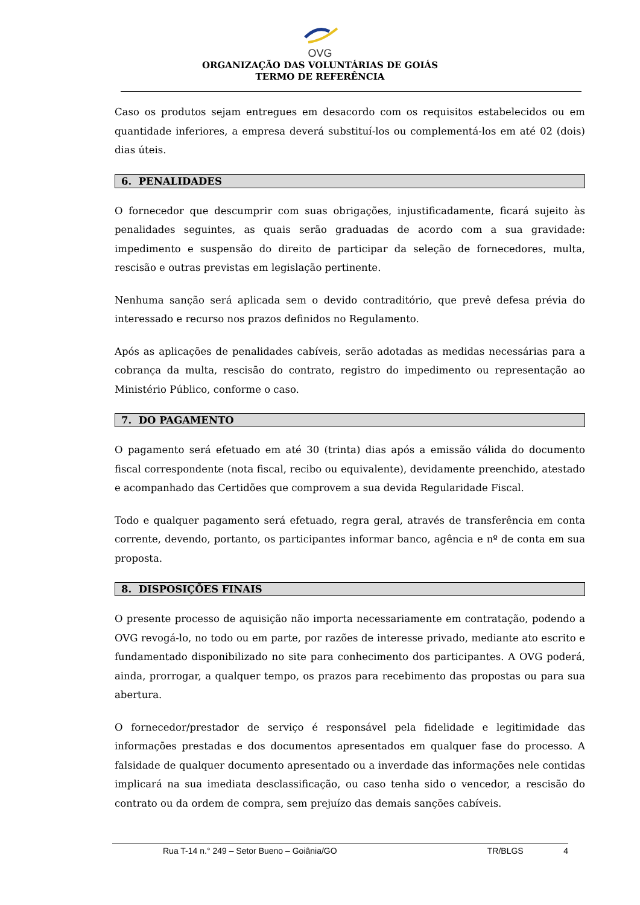OVG
ORGANIZAÇÃO DAS VOLUNTÁRIAS DE GOIÁS
TERMO DE REFERÊNCIA
Caso os produtos sejam entregues em desacordo com os requisitos estabelecidos ou em quantidade inferiores, a empresa deverá substituí-los ou complementá-los em até 02 (dois) dias úteis.
6. PENALIDADES
O fornecedor que descumprir com suas obrigações, injustificadamente, ficará sujeito às penalidades seguintes, as quais serão graduadas de acordo com a sua gravidade: impedimento e suspensão do direito de participar da seleção de fornecedores, multa, rescisão e outras previstas em legislação pertinente.
Nenhuma sanção será aplicada sem o devido contraditório, que prevê defesa prévia do interessado e recurso nos prazos definidos no Regulamento.
Após as aplicações de penalidades cabíveis, serão adotadas as medidas necessárias para a cobrança da multa, rescisão do contrato, registro do impedimento ou representação ao Ministério Público, conforme o caso.
7. DO PAGAMENTO
O pagamento será efetuado em até 30 (trinta) dias após a emissão válida do documento fiscal correspondente (nota fiscal, recibo ou equivalente), devidamente preenchido, atestado e acompanhado das Certidões que comprovem a sua devida Regularidade Fiscal.
Todo e qualquer pagamento será efetuado, regra geral, através de transferência em conta corrente, devendo, portanto, os participantes informar banco, agência e nº de conta em sua proposta.
8. DISPOSIÇÕES FINAIS
O presente processo de aquisição não importa necessariamente em contratação, podendo a OVG revogá-lo, no todo ou em parte, por razões de interesse privado, mediante ato escrito e fundamentado disponibilizado no site para conhecimento dos participantes. A OVG poderá, ainda, prorrogar, a qualquer tempo, os prazos para recebimento das propostas ou para sua abertura.
O fornecedor/prestador de serviço é responsável pela fidelidade e legitimidade das informações prestadas e dos documentos apresentados em qualquer fase do processo. A falsidade de qualquer documento apresentado ou a inverdade das informações nele contidas implicará na sua imediata desclassificação, ou caso tenha sido o vencedor, a rescisão do contrato ou da ordem de compra, sem prejuízo das demais sanções cabíveis.
Rua T-14 n.° 249 – Setor Bueno – Goiânia/GO TR/BLGS 4